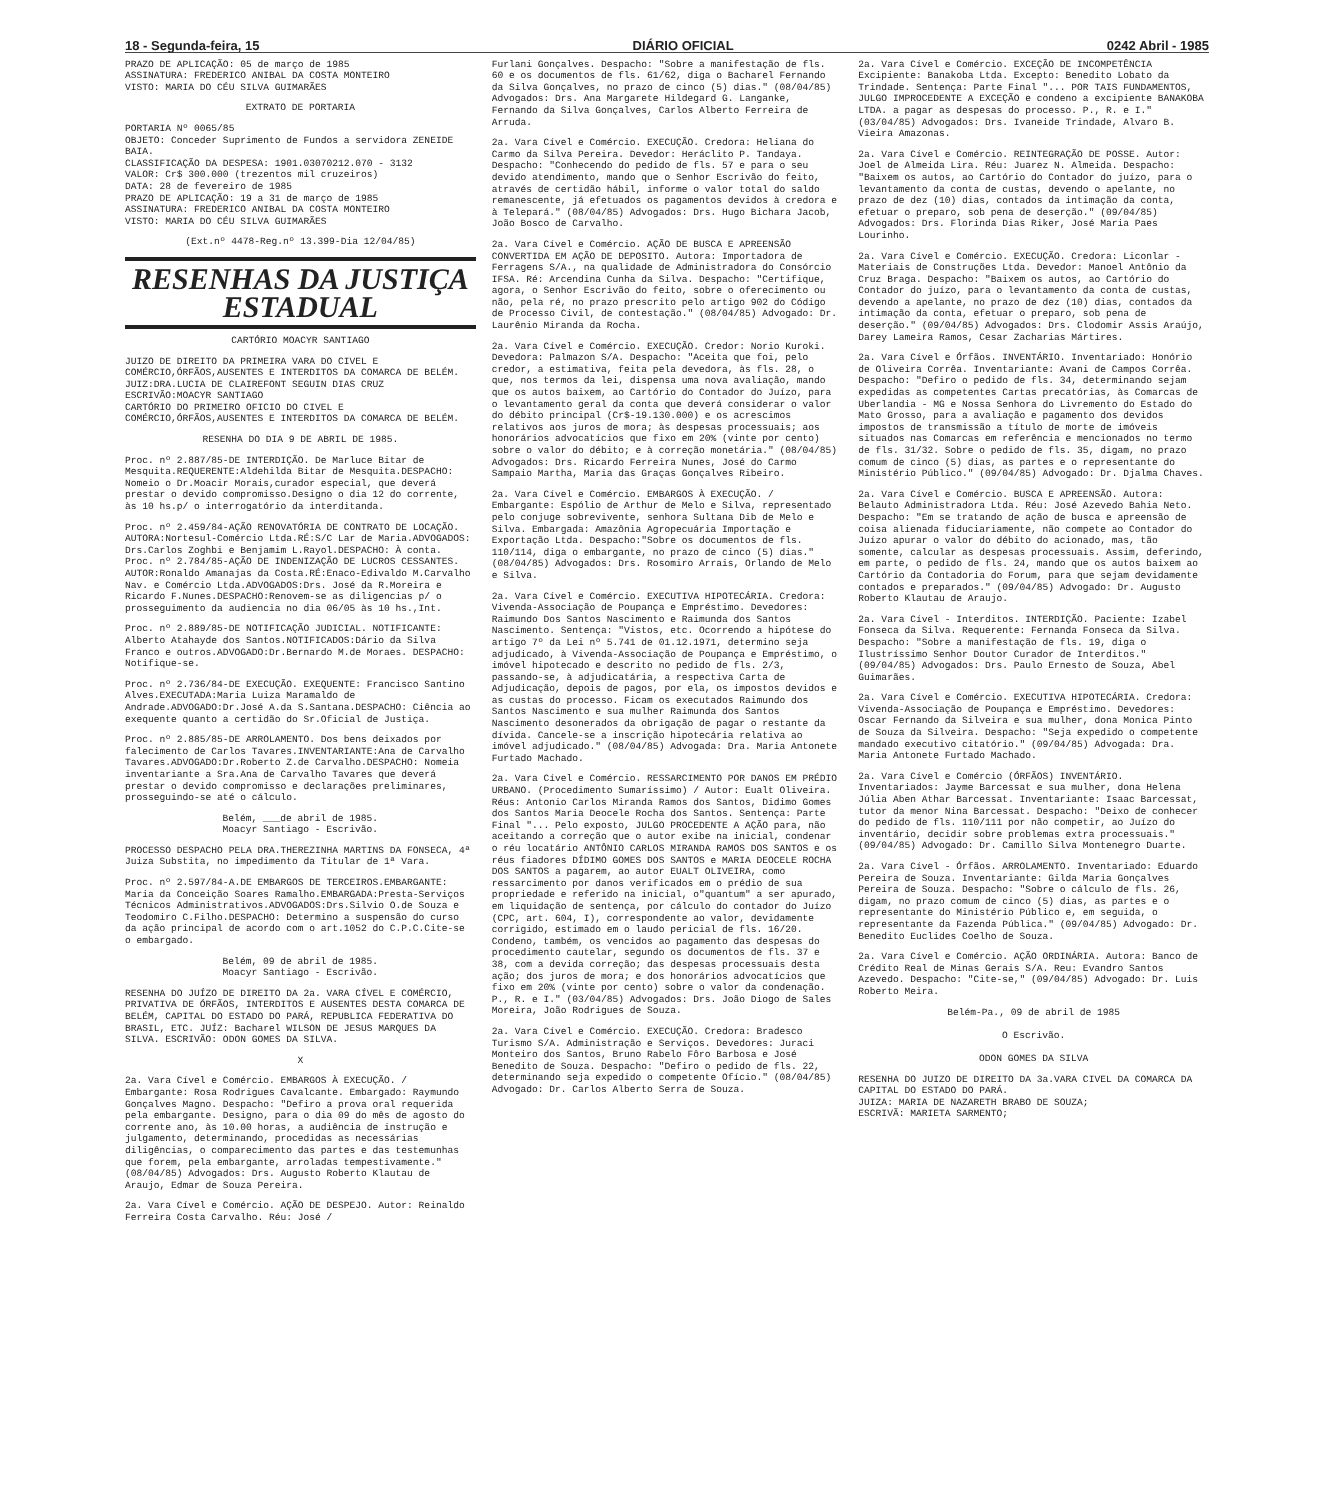18 - Segunda-feira, 15 DIÁRIO OFICIAL 0242 Abril - 1985
PRAZO DE APLICAÇÃO: 05 de março de 1985
ASSINATURA: FREDERICO ANIBAL DA COSTA MONTEIRO
VISTO: MARIA DO CÉU SILVA GUIMARÃES
EXTRATO DE PORTARIA
PORTARIA Nº 0065/85
OBJETO: Conceder Suprimento de Fundos a servidora ZENEIDE BAIA.
CLASSIFICAÇÃO DA DESPESA: 1901.03070212.070 - 3132
VALOR: Cr$ 300.000 (trezentos mil cruzeiros)
DATA: 28 de fevereiro de 1985
PRAZO DE APLICAÇÃO: 19 a 31 de março de 1985
ASSINATURA: FREDERICO ANIBAL DA COSTA MONTEIRO
VISTO: MARIA DO CÉU SILVA GUIMARÃES
(Ext.nº 4478-Reg.nº 13.399-Dia 12/04/85)
RESENHAS DA JUSTIÇA ESTADUAL
CARTÓRIO MOACYR SANTIAGO
JUIZO DE DIREITO DA PRIMEIRA VARA DO CIVEL E COMÉRCIO,ÓRFÃOS,AUSENTES E INTERDITOS DA COMARCA DE BELÉM.
JUIZ:DRA.LUCIA DE CLAIREFONT SEGUIN DIAS CRUZ
ESCRIVÃO:MOACYR SANTIAGO
CARTÓRIO DO PRIMEIRO OFICIO DO CIVEL E COMÉRCIO,ÓRFÃOS,AUSENTES E INTERDITOS DA COMARCA DE BELÉM.
RESENHA DO DIA 9 DE ABRIL DE 1985.
Proc. nº 2.887/85-DE INTERDIÇÃO. De Marluce Bitar de Mesquita.REQUERENTE:Aldehilda Bitar de Mesquita.DESPACHO: Nomeio o Dr.Moacir Morais,curador especial, que deverá prestar o devido compromisso.Designo o dia 12 do corrente, às 10 hs.p/ o interrogatório da interditanda.
Proc. nº 2.459/84-AÇÃO RENOVATÓRIA DE CONTRATO DE LOCAÇÃO. AUTORA:Nortesul-Comércio Ltda.RÉ:S/C Lar de Maria.ADVOGADOS: Drs.Carlos Zoghbi e Benjamim L.Rayol.DESPACHO: À conta.
Proc. nº 2.784/85-AÇÃO DE INDENIZAÇÃO DE LUCROS CESSANTES. AUTOR:Ronaldo Amanajas da Costa.RÉ:Enaco-Edivaldo M.Carvalho Nav. e Comércio Ltda.ADVOGADOS:Drs. José da R.Moreira e Ricardo F.Nunes.DESPACHO:Renovem-se as diligencias p/ o prosseguimento da audiencia no dia 06/05 às 10 hs.,Int.
Proc. nº 2.889/85-DE NOTIFICAÇÃO JUDICIAL. NOTIFICANTE: Alberto Atahayde dos Santos.NOTIFICADOS:Dário da Silva Franco e outros.ADVOGADO:Dr.Bernardo M.de Moraes. DESPACHO: Notifique-se.
Proc. nº 2.736/84-DE EXECUÇÃO. EXEQUENTE: Francisco Santino Alves.EXECUTADA:Maria Luiza Maramaldo de Andrade.ADVOGADO:Dr.José A.da S.Santana.DESPACHO: Ciência ao exequente quanto a certidão do Sr.Oficial de Justiça.
Proc. nº 2.885/85-DE ARROLAMENTO. Dos bens deixados por falecimento de Carlos Tavares.INVENTARIANTE:Ana de Carvalho Tavares.ADVOGADO:Dr.Roberto Z.de Carvalho.DESPACHO: Nomeia inventariante a Sra.Ana de Carvalho Tavares que deverá prestar o devido compromisso e declarações preliminares, prosseguindo-se até o cálculo.
Belém, ___de abril de 1985.
Moacyr Santiago - Escrivão.
PROCESSO DESPACHO PELA DRA.THEREZINHA MARTINS DA FONSECA, 4ª Juiza Substita, no impedimento da Titular de 1ª Vara.
Proc. nº 2.597/84-A.DE EMBARGOS DE TERCEIROS.EMBARGANTE: Maria da Conceição Soares Ramalho.EMBARGADA:Presta-Serviços Técnicos Administrativos.ADVOGADOS:Drs.Silvio O.de Souza e Teodomiro C.Filho.DESPACHO: Determino a suspensão do curso da ação principal de acordo com o art.1052 do C.P.C.Cite-se o embargado.
Belém, 09 de abril de 1985.
Moacyr Santiago - Escrivão.
RESENHA DO JUÍZO DE DIREITO DA 2a. VARA CÍVEL E COMÉRCIO, PRIVATIVA DE ÓRFÃOS, INTERDITOS E AUSENTES DESTA COMARCA DE BELÉM, CAPITAL DO ESTADO DO PARÁ, REPUBLICA FEDERATIVA DO BRASIL, ETC. JUÍZ: Bacharel WILSON DE JESUS MARQUES DA SILVA. ESCRIVÃO: ODON GOMES DA SILVA.
X
2a. Vara Cível e Comércio. EMBARGOS À EXECUÇÃO. / Embargante: Rosa Rodrigues Cavalcante. Embargado: Raymundo Gonçalves Magno. Despacho: "Defiro a prova oral requerida pela embargante. Designo, para o dia 09 do mês de agosto do corrente ano, às 10.00 horas, a audiência de instrução e julgamento, determinando, procedidas as necessárias diligências, o comparecimento das partes e das testemunhas que forem, pela embargante, arroladas tempestivamente." (08/04/85) Advogados: Drs. Augusto Roberto Klautau de Araujo, Edmar de Souza Pereira.
2a. Vara Cível e Comércio. AÇÃO DE DESPEJO. Autor: Reinaldo Ferreira Costa Carvalho. Réu: José /
Furlani Gonçalves. Despacho: "Sobre a manifestação de fls. 60 e os documentos de fls. 61/62, diga o Bacharel Fernando da Silva Gonçalves, no prazo de cinco (5) dias." (08/04/85) Advogados: Drs. Ana Margarete Hildegard G. Langanke, Fernando da Silva Gonçalves, Carlos Alberto Ferreira de Arruda.
2a. Vara Cível e Comércio. EXECUÇÃO. Credora: Heliana do Carmo da Silva Pereira. Devedor: Heráclito P. Tandaya. Despacho: "Conhecendo do pedido de fls. 57 e para o seu devido atendimento, mando que o Senhor Escrivão do feito, através de certidão hábil, informe o valor total do saldo remanescente, já efetuados os pagamentos devidos à credora e à Telepará." (08/04/85) Advogados: Drs. Hugo Bichara Jacob, João Bosco de Carvalho.
2a. Vara Cível e Comércio. AÇÃO DE BUSCA E APREENSÃO CONVERTIDA EM AÇÃO DE DEPOSITO. Autora: Importadora de Ferragens S/A., na qualidade de Administradora do Consórcio IFSA. Ré: Arcendina Cunha da Silva. Despacho: "Certifique, agora, o Senhor Escrivão do feito, sobre o oferecimento ou não, pela ré, no prazo prescrito pelo artigo 902 do Código de Processo Civil, de contestação." (08/04/85) Advogado: Dr. Laurênio Miranda da Rocha.
2a. Vara Cível e Comércio. EXECUÇÃO. Credor: Norio Kuroki. Devedora: Palmazon S/A. Despacho: "Aceita que foi, pelo credor, a estimativa, feita pela devedora, às fls. 28, o que, nos termos da lei, dispensa uma nova avaliação, mando que os autos baixem, ao Cartório do Contador do Juízo, para o levantamento geral da conta que deverá considerar o valor do débito principal (Cr$-19.130.000) e os acrescimos relativos aos juros de mora; às despesas processuais; aos honorários advocatícios que fixo em 20% (vinte por cento) sobre o valor do débito; e à correção monetária." (08/04/85) Advogados: Drs. Ricardo Ferreira Nunes, José do Carmo Sampaio Martha, Maria das Graças Gonçalves Ribeiro.
2a. Vara Cível e Comércio. EMBARGOS À EXECUÇÃO. / Embargante: Espólio de Arthur de Melo e Silva, representado pelo conjuge sobrevivente, senhora Sultana Dib de Melo e Silva. Embargada: Amazônia Agropecuária Importação e Exportação Ltda. Despacho:"Sobre os documentos de fls. 110/114, diga o embargante, no prazo de cinco (5) dias." (08/04/85) Advogados: Drs. Rosomiro Arrais, Orlando de Melo e Silva.
2a. Vara Cível e Comércio. EXECUTIVA HIPOTECÁRIA. Credora: Vivenda-Associação de Poupança e Empréstimo. Devedores: Raimundo Dos Santos Nascimento e Raimunda dos Santos Nascimento. Sentença: "Vistos, etc. Ocorrendo a hipótese do artigo 7º da Lei nº 5.741 de 01.12.1971, determino seja adjudicado, à Vivenda-Associação de Poupança e Empréstimo, o imóvel hipotecado e descrito no pedido de fls. 2/3, passando-se, à adjudicatária, a respectiva Carta de Adjudicação, depois de pagos, por ela, os impostos devidos e as custas do processo. Ficam os executados Raimundo dos Santos Nascimento e sua mulher Raimunda dos Santos Nascimento desonerados da obrigação de pagar o restante da dívida. Cancele-se a inscrição hipotecária relativa ao imóvel adjudicado." (08/04/85) Advogada: Dra. Maria Antonete Furtado Machado.
2a. Vara Cível e Comércio. RESSARCIMENTO POR DANOS EM PRÉDIO URBANO. (Procedimento Sumaríssimo) / Autor: Eualt Oliveira. Réus: Antonio Carlos Miranda Ramos dos Santos, Didimo Gomes dos Santos Maria Deocele Rocha dos Santos. Sentença: Parte Final "... Pelo exposto, JULGO PROCEDENTE A AÇÃO para, não aceitando a correção que o autor exibe na inicial, condenar o réu locatário ANTÔNIO CARLOS MIRANDA RAMOS DOS SANTOS e os réus fiadores DÍDIMO GOMES DOS SANTOS e MARIA DEOCELE ROCHA DOS SANTOS a pagarem, ao autor EUALT OLIVEIRA, como ressarcimento por danos verificados em o prédio de sua propriedade e referido na inicial, o"quantum" a ser apurado, em liquidação de sentença, por cálculo do contador do Juízo (CPC, art. 604, I), correspondente ao valor, devidamente corrigido, estimado em o laudo pericial de fls. 16/20. Condeno, também, os vencidos ao pagamento das despesas do procedimento cautelar, segundo os documentos de fls. 37 e 38, com a devida correção; das despesas processuais desta ação; dos juros de mora; e dos honorários advocatícios que fixo em 20% (vinte por cento) sobre o valor da condenação. P., R. e I." (03/04/85) Advogados: Drs. João Diogo de Sales Moreira, João Rodrigues de Souza.
2a. Vara Cível e Comércio. EXECUÇÃO. Credora: Bradesco Turismo S/A. Administração e Serviços. Devedores: Juraci Monteiro dos Santos, Bruno Rabelo Fôro Barbosa e José Benedito de Souza. Despacho: "Defiro o pedido de fls. 22, determinando seja expedido o competente Ofício." (08/04/85) Advogado: Dr. Carlos Alberto Serra de Souza.
2a. Vara Cível e Comércio. EXCEÇÃO DE INCOMPETÊNCIA Excipiente: Banakoba Ltda. Excepto: Benedito Lobato da Trindade. Sentença: Parte Final "... POR TAIS FUNDAMENTOS, JULGO IMPROCEDENTE A EXCEÇÃO e condeno a excipiente BANAKOBA LTDA. a pagar as despesas do processo. P., R. e I." (03/04/85) Advogados: Drs. Ivaneide Trindade, Alvaro B. Vieira Amazonas.
2a. Vara Cível e Comércio. REINTEGRAÇÃO DE POSSE. Autor: Joel de Almeida Lira. Réu: Juarez N. Almeida. Despacho: "Baixem os autos, ao Cartório do Contador do juízo, para o levantamento da conta de custas, devendo o apelante, no prazo de dez (10) dias, contados da intimação da conta, efetuar o preparo, sob pena de deserção." (09/04/85) Advogados: Drs. Florinda Dias Riker, José Maria Paes Lourinho.
2a. Vara Cível e Comércio. EXECUÇÃO. Credora: Liconlar - Materiais de Construções Ltda. Devedor: Manoel Antônio da Cruz Braga. Despacho: "Baixem os autos, ao Cartório do Contador do juízo, para o levantamento da conta de custas, devendo a apelante, no prazo de dez (10) dias, contados da intimação da conta, efetuar o preparo, sob pena de deserção." (09/04/85) Advogados: Drs. Clodomir Assis Araújo, Darey Lameira Ramos, Cesar Zacharias Mártires.
2a. Vara Cível e Órfãos. INVENTÁRIO. Inventariado: Honório de Oliveira Corrêa. Inventariante: Avani de Campos Corrêa. Despacho: "Defiro o pedido de fls. 34, determinando sejam expedidas as competentes Cartas precatórias, às Comarcas de Uberlandia - MG e Nossa Senhora do Livremento do Estado do Mato Grosso, para a avaliação e pagamento dos devidos impostos de transmissão a título de morte de imóveis situados nas Comarcas em referência e mencionados no termo de fls. 31/32. Sobre o pedido de fls. 35, digam, no prazo comum de cinco (5) dias, as partes e o representante do Ministério Público." (09/04/85) Advogado: Dr. Djalma Chaves.
2a. Vara Cível e Comércio. BUSCA E APREENSÃO. Autora: Belauto Administradora Ltda. Réu: José Azevedo Bahia Neto. Despacho: "Em se tratando de ação de busca e apreensão de coisa alienada fiduciariamente, não compete ao Contador do Juízo apurar o valor do débito do acionado, mas, tão somente, calcular as despesas processuais. Assim, deferindo, em parte, o pedido de fls. 24, mando que os autos baixem ao Cartório da Contadoria do Forum, para que sejam devidamente contados e preparados." (09/04/85) Advogado: Dr. Augusto Roberto Klautau de Araujo.
2a. Vara Cível - Interditos. INTERDIÇÃO. Paciente: Izabel Fonseca da Silva. Requerente: Fernanda Fonseca da Silva. Despacho: "Sobre a manifestação de fls. 19, diga o Ilustríssimo Senhor Doutor Curador de Interditos." (09/04/85) Advogados: Drs. Paulo Ernesto de Souza, Abel Guimarães.
2a. Vara Cível e Comércio. EXECUTIVA HIPOTECÁRIA. Credora: Vivenda-Associação de Poupança e Empréstimo. Devedores: Oscar Fernando da Silveira e sua mulher, dona Monica Pinto de Souza da Silveira. Despacho: "Seja expedido o competente mandado executivo citatório." (09/04/85) Advogada: Dra. Maria Antonete Furtado Machado.
2a. Vara Cível e Comércio (ÓRFÃOS) INVENTÁRIO. Inventariados: Jayme Barcessat e sua mulher, dona Helena Júlia Aben Athar Barcessat. Inventariante: Isaac Barcessat, tutor da menor Nina Barcessat. Despacho: "Deixo de conhecer do pedido de fls. 110/111 por não competir, ao Juízo do inventário, decidir sobre problemas extra processuais." (09/04/85) Advogado: Dr. Camillo Silva Montenegro Duarte.
2a. Vara Cível - Órfãos. ARROLAMENTO. Inventariado: Eduardo Pereira de Souza. Inventariante: Gilda Maria Gonçalves Pereira de Souza. Despacho: "Sobre o cálculo de fls. 26, digam, no prazo comum de cinco (5) dias, as partes e o representante do Ministério Público e, em seguida, o representante da Fazenda Pública." (09/04/85) Advogado: Dr. Benedito Euclides Coelho de Souza.
2a. Vara Cível e Comércio. AÇÃO ORDINÁRIA. Autora: Banco de Crédito Real de Minas Gerais S/A. Reu: Evandro Santos Azevedo. Despacho: "Cite-se," (09/04/85) Advogado: Dr. Luis Roberto Meira.
Belém-Pa., 09 de abril de 1985
O Escrivão.
ODON GOMES DA SILVA
RESENHA DO JUIZO DE DIREITO DA 3a.VARA CIVEL DA COMARCA DA CAPITAL DO ESTADO DO PARÁ.
JUIZA: MARIA DE NAZARETH BRABO DE SOUZA;
ESCRIVÃ: MARIETA SARMENTO;